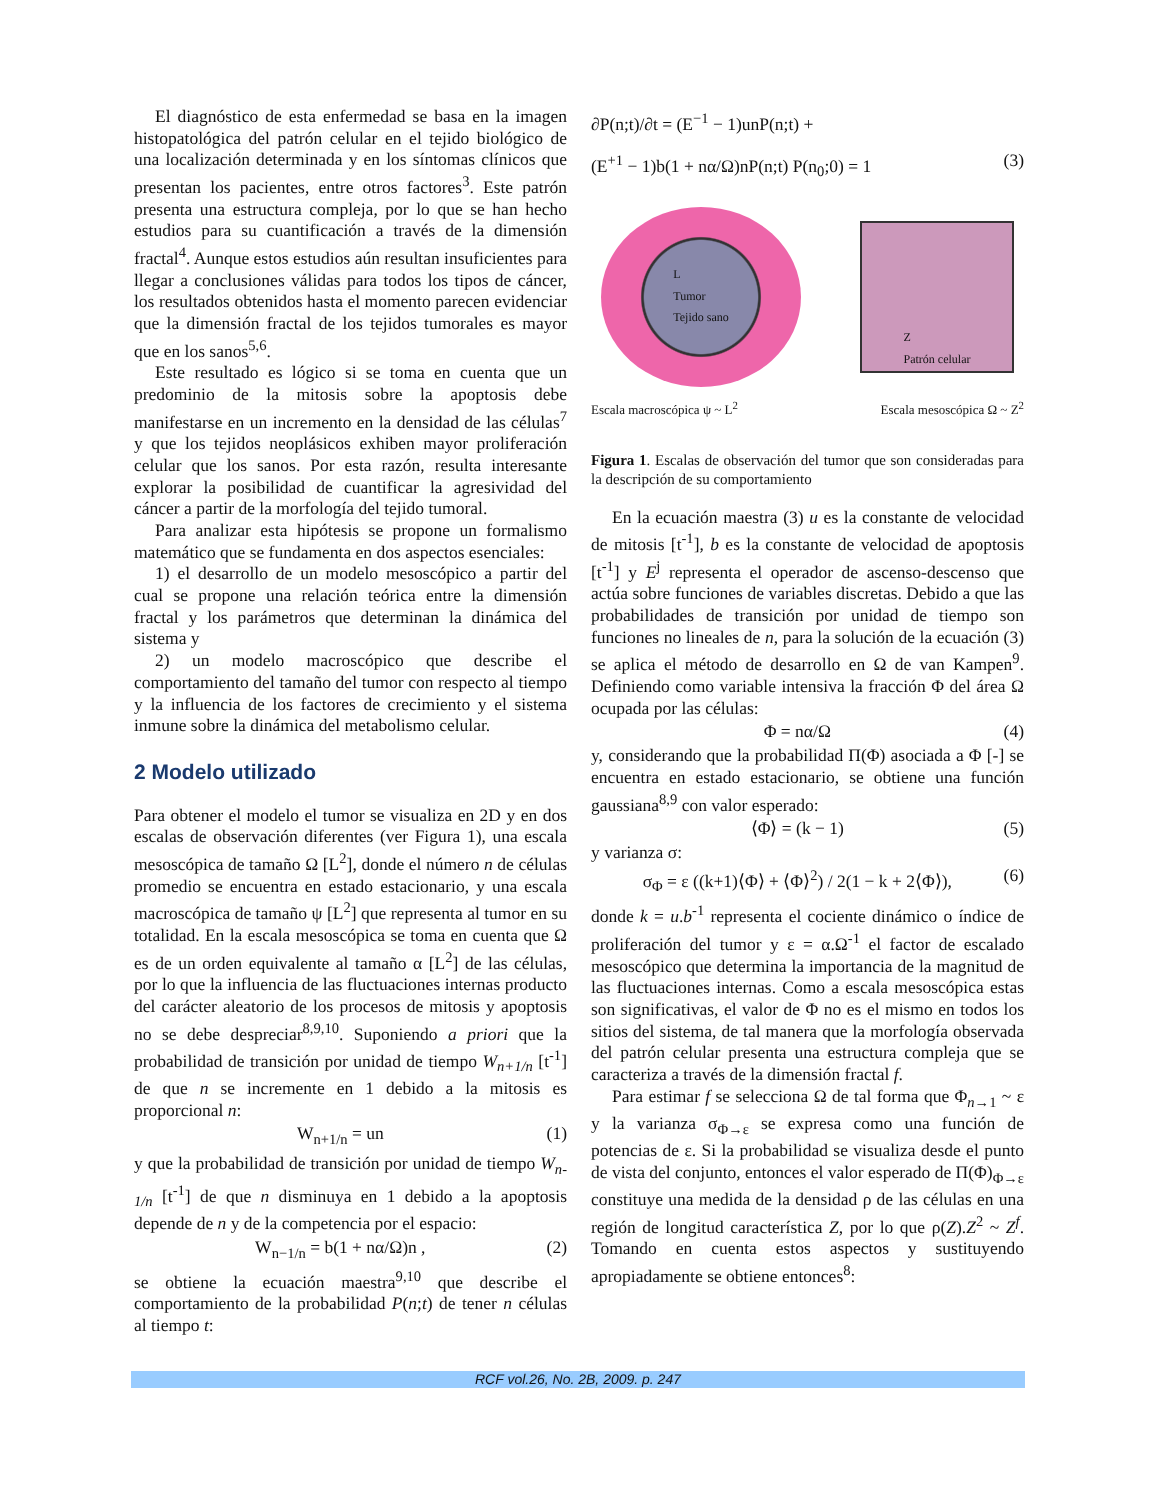El diagnóstico de esta enfermedad se basa en la imagen histopatológica del patrón celular en el tejido biológico de una localización determinada y en los síntomas clínicos que presentan los pacientes, entre otros factores<sup>3</sup>. Este patrón presenta una estructura compleja, por lo que se han hecho estudios para su cuantificación a través de la dimensión fractal<sup>4</sup>. Aunque estos estudios aún resultan insuficientes para llegar a conclusiones válidas para todos los tipos de cáncer, los resultados obtenidos hasta el momento parecen evidenciar que la dimensión fractal de los tejidos tumorales es mayor que en los sanos<sup>5,6</sup>.
Este resultado es lógico si se toma en cuenta que un predominio de la mitosis sobre la apoptosis debe manifestarse en un incremento en la densidad de las células<sup>7</sup> y que los tejidos neoplásicos exhiben mayor proliferación celular que los sanos. Por esta razón, resulta interesante explorar la posibilidad de cuantificar la agresividad del cáncer a partir de la morfología del tejido tumoral.
Para analizar esta hipótesis se propone un formalismo matemático que se fundamenta en dos aspectos esenciales:
1) el desarrollo de un modelo mesoscópico a partir del cual se propone una relación teórica entre la dimensión fractal y los parámetros que determinan la dinámica del sistema y
2) un modelo macroscópico que describe el comportamiento del tamaño del tumor con respecto al tiempo y la influencia de los factores de crecimiento y el sistema inmune sobre la dinámica del metabolismo celular.
2 Modelo utilizado
Para obtener el modelo el tumor se visualiza en 2D y en dos escalas de observación diferentes (ver Figura 1), una escala mesoscópica de tamaño Ω [L<sup>2</sup>], donde el número n de células promedio se encuentra en estado estacionario, y una escala macroscópica de tamaño ψ [L<sup>2</sup>] que representa al tumor en su totalidad. En la escala mesoscópica se toma en cuenta que Ω es de un orden equivalente al tamaño α [L<sup>2</sup>] de las células, por lo que la influencia de las fluctuaciones internas producto del carácter aleatorio de los procesos de mitosis y apoptosis no se debe despreciar<sup>8,9,10</sup>. Suponiendo a priori que la probabilidad de transición por unidad de tiempo W<sub>n+1/n</sub> [t<sup>-1</sup>] de que n se incremente en 1 debido a la mitosis es proporcional n:
W<sub>n+1/n</sub> = un (1)
y que la probabilidad de transición por unidad de tiempo W<sub>n-1/n</sub> [t<sup>-1</sup>] de que n disminuya en 1 debido a la apoptosis depende de n y de la competencia por el espacio:
W<sub>n−1/n</sub> = b(1 + nα/Ω)n , (2)
se obtiene la ecuación maestra<sup>9,10</sup> que describe el comportamiento de la probabilidad P(n;t) de tener n células al tiempo t:
∂P(n;t)/∂t = (E<sup>−1</sup> − 1)unP(n;t) +
(E<sup>+1</sup> − 1)b(1 + nα/Ω)nP(n;t) P(n<sub>0</sub>;0) = 1 (3)
L
Tumor
Tejido sano
Z
Patrón celular
Escala macroscópica ψ ~ L<sup>2</sup> Escala mesoscópica Ω ~ Z<sup>2</sup>
Figura 1. Escalas de observación del tumor que son consideradas para la descripción de su comportamiento
En la ecuación maestra (3) u es la constante de velocidad de mitosis [t<sup>-1</sup>], b es la constante de velocidad de apoptosis [t<sup>-1</sup>] y E<sup>j</sup> representa el operador de ascenso-descenso que actúa sobre funciones de variables discretas. Debido a que las probabilidades de transición por unidad de tiempo son funciones no lineales de n, para la solución de la ecuación (3) se aplica el método de desarrollo en Ω de van Kampen<sup>9</sup>. Definiendo como variable intensiva la fracción Φ del área Ω ocupada por las células:
Φ = nα/Ω (4)
y, considerando que la probabilidad Π(Φ) asociada a Φ [-] se encuentra en estado estacionario, se obtiene una función gaussiana<sup>8,9</sup> con valor esperado:
⟨Φ⟩ = (k − 1) (5)
y varianza σ:
σ<sub>Φ</sub> = ε ((k+1)⟨Φ⟩ + ⟨Φ⟩<sup>2</sup>) / 2(1 − k + 2⟨Φ⟩), (6)
donde k = u.b<sup>-1</sup> representa el cociente dinámico o índice de proliferación del tumor y ε = α.Ω<sup>-1</sup> el factor de escalado mesoscópico que determina la importancia de la magnitud de las fluctuaciones internas. Como a escala mesoscópica estas son significativas, el valor de Φ no es el mismo en todos los sitios del sistema, de tal manera que la morfología observada del patrón celular presenta una estructura compleja que se caracteriza a través de la dimensión fractal f.
Para estimar f se selecciona Ω de tal forma que Φ<sub>n→1</sub> ~ ε y la varianza σ<sub>Φ→ε</sub> se expresa como una función de potencias de ε. Si la probabilidad se visualiza desde el punto de vista del conjunto, entonces el valor esperado de Π(Φ)<sub>Φ→ε</sub> constituye una medida de la densidad ρ de las células en una región de longitud característica Z, por lo que ρ(Z).Z<sup>2</sup> ~ Z<sup>f</sup>. Tomando en cuenta estos aspectos y sustituyendo apropiadamente se obtiene entonces<sup>8</sup>:
RCF vol.26, No. 2B, 2009. p. 247